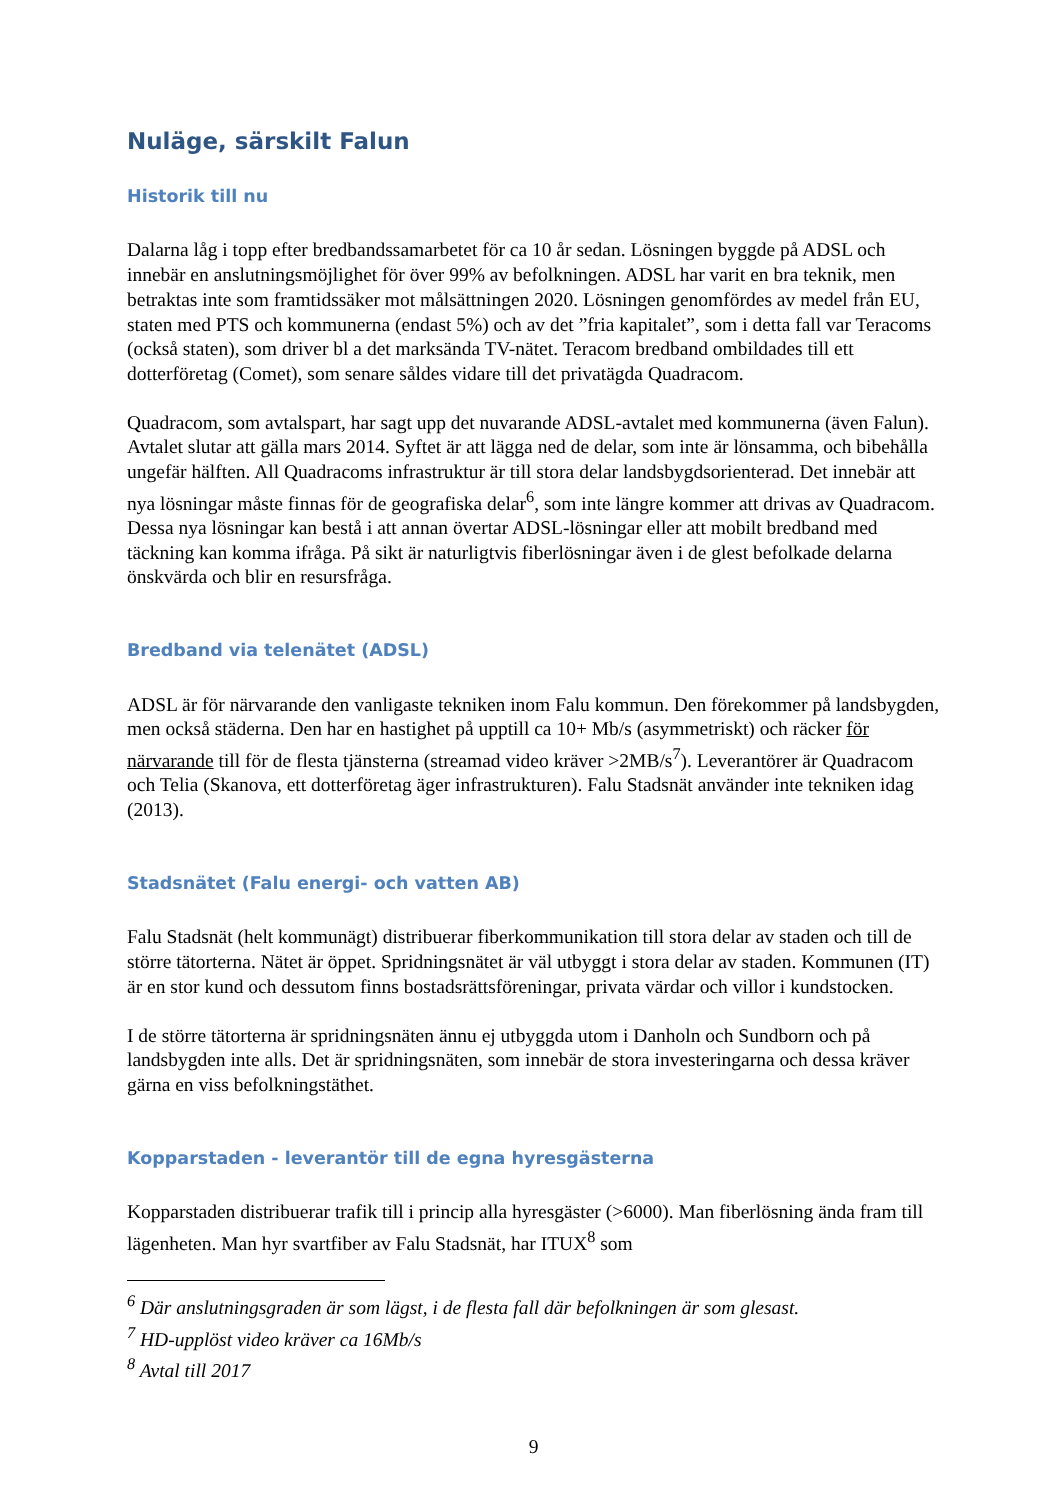Nuläge, särskilt Falun
Historik till nu
Dalarna låg i topp efter bredbandssamarbetet för ca 10 år sedan. Lösningen byggde på ADSL och innebär en anslutningsmöjlighet för över 99% av befolkningen. ADSL har varit en bra teknik, men betraktas inte som framtidssäker mot målsättningen 2020. Lösningen genomfördes av medel från EU, staten med PTS och kommunerna (endast 5%) och av det ”fria kapitalet”, som i detta fall var Teracoms (också staten), som driver bl a det marksända TV-nätet. Teracom bredband ombildades till ett dotterföretag (Comet), som senare såldes vidare till det privatägda Quadracom.
Quadracom, som avtalspart, har sagt upp det nuvarande ADSL-avtalet med kommunerna (även Falun). Avtalet slutar att gälla mars 2014. Syftet är att lägga ned de delar, som inte är lönsamma, och bibehålla ungefär hälften. All Quadracoms infrastruktur är till stora delar landsbygdsorienterad. Det innebär att nya lösningar måste finnas för de geografiska delar<sup>6</sup>, som inte längre kommer att drivas av Quadracom. Dessa nya lösningar kan bestå i att annan övertar ADSL-lösningar eller att mobilt bredband med täckning kan komma ifråga. På sikt är naturligtvis fiberlösningar även i de glest befolkade delarna önskvärda och blir en resursfråga.
Bredband via telenätet (ADSL)
ADSL är för närvarande den vanligaste tekniken inom Falu kommun. Den förekommer på landsbygden, men också städerna. Den har en hastighet på upptill ca 10+ Mb/s (asymmetriskt) och räcker för närvarande till för de flesta tjänsterna (streamad video kräver >2MB/s<sup>7</sup>). Leverantörer är Quadracom och Telia (Skanova, ett dotterföretag äger infrastrukturen). Falu Stadsnät använder inte tekniken idag (2013).
Stadsnätet (Falu energi- och vatten AB)
Falu Stadsnät (helt kommunägt) distribuerar fiberkommunikation till stora delar av staden och till de större tätorterna. Nätet är öppet. Spridningsnätet är väl utbyggt i stora delar av staden. Kommunen (IT) är en stor kund och dessutom finns bostadsrättsföreningar, privata värdar och villor i kundstocken.
I de större tätorterna är spridningsnäten ännu ej utbyggda utom i Danholn och Sundborn och på landsbygden inte alls. Det är spridningsnäten, som innebär de stora investeringarna och dessa kräver gärna en viss befolkningstäthet.
Kopparstaden - leverantör till de egna hyresgästerna
Kopparstaden distribuerar trafik till i princip alla hyresgäster (>6000). Man fiberlösning ända fram till lägenheten. Man hyr svartfiber av Falu Stadsnät, har ITUX<sup>8</sup> som
<sup>6</sup> Där anslutningsgraden är som lägst, i de flesta fall där befolkningen är som glesast.
<sup>7</sup> HD-upplöst video kräver ca 16Mb/s
<sup>8</sup> Avtal till 2017
9